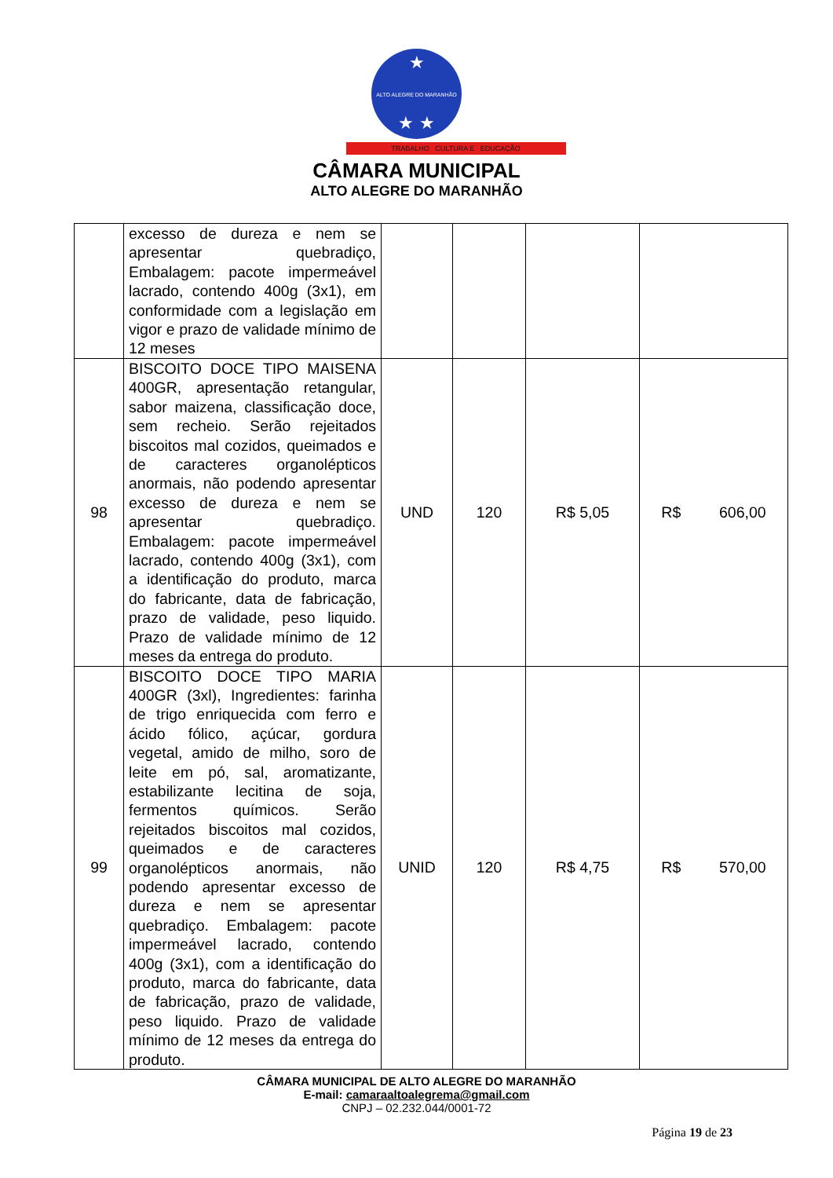★
ALTO ALEGRE DO MARANHÃO
★ ★
TRABALHO CULTURA E EDUCAÇÃO
CÂMARA MUNICIPAL
ALTO ALEGRE DO MARANHÃO
| | excesso de dureza e nem se apresentar quebradiço, Embalagem: pacote impermeável lacrado, contendo 400g (3x1), em conformidade com a legislação em vigor e prazo de validade mínimo de 12 meses | | | | |
| 98 | BISCOITO DOCE TIPO MAISENA 400GR, apresentação retangular, sabor maizena, classificação doce, sem recheio. Serão rejeitados biscoitos mal cozidos, queimados e de caracteres organolépticos anormais, não podendo apresentar excesso de dureza e nem se apresentar quebradiço. Embalagem: pacote impermeável lacrado, contendo 400g (3x1), com a identificação do produto, marca do fabricante, data de fabricação, prazo de validade, peso liquido. Prazo de validade mínimo de 12 meses da entrega do produto. | UND | 120 | R$ 5,05 | R$ 606,00 |
| 99 | BISCOITO DOCE TIPO MARIA 400GR (3xl), Ingredientes: farinha de trigo enriquecida com ferro e ácido fólico, açúcar, gordura vegetal, amido de milho, soro de leite em pó, sal, aromatizante, estabilizante lecitina de soja, fermentos químicos. Serão rejeitados biscoitos mal cozidos, queimados e de caracteres organolépticos anormais, não podendo apresentar excesso de dureza e nem se apresentar quebradiço. Embalagem: pacote impermeável lacrado, contendo 400g (3x1), com a identificação do produto, marca do fabricante, data de fabricação, prazo de validade, peso liquido. Prazo de validade mínimo de 12 meses da entrega do produto. | UNID | 120 | R$ 4,75 | R$ 570,00 |
CÂMARA MUNICIPAL DE ALTO ALEGRE DO MARANHÃO
E-mail: camaraaltoalegrema@gmail.com
CNPJ – 02.232.044/0001-72
Página 19 de 23